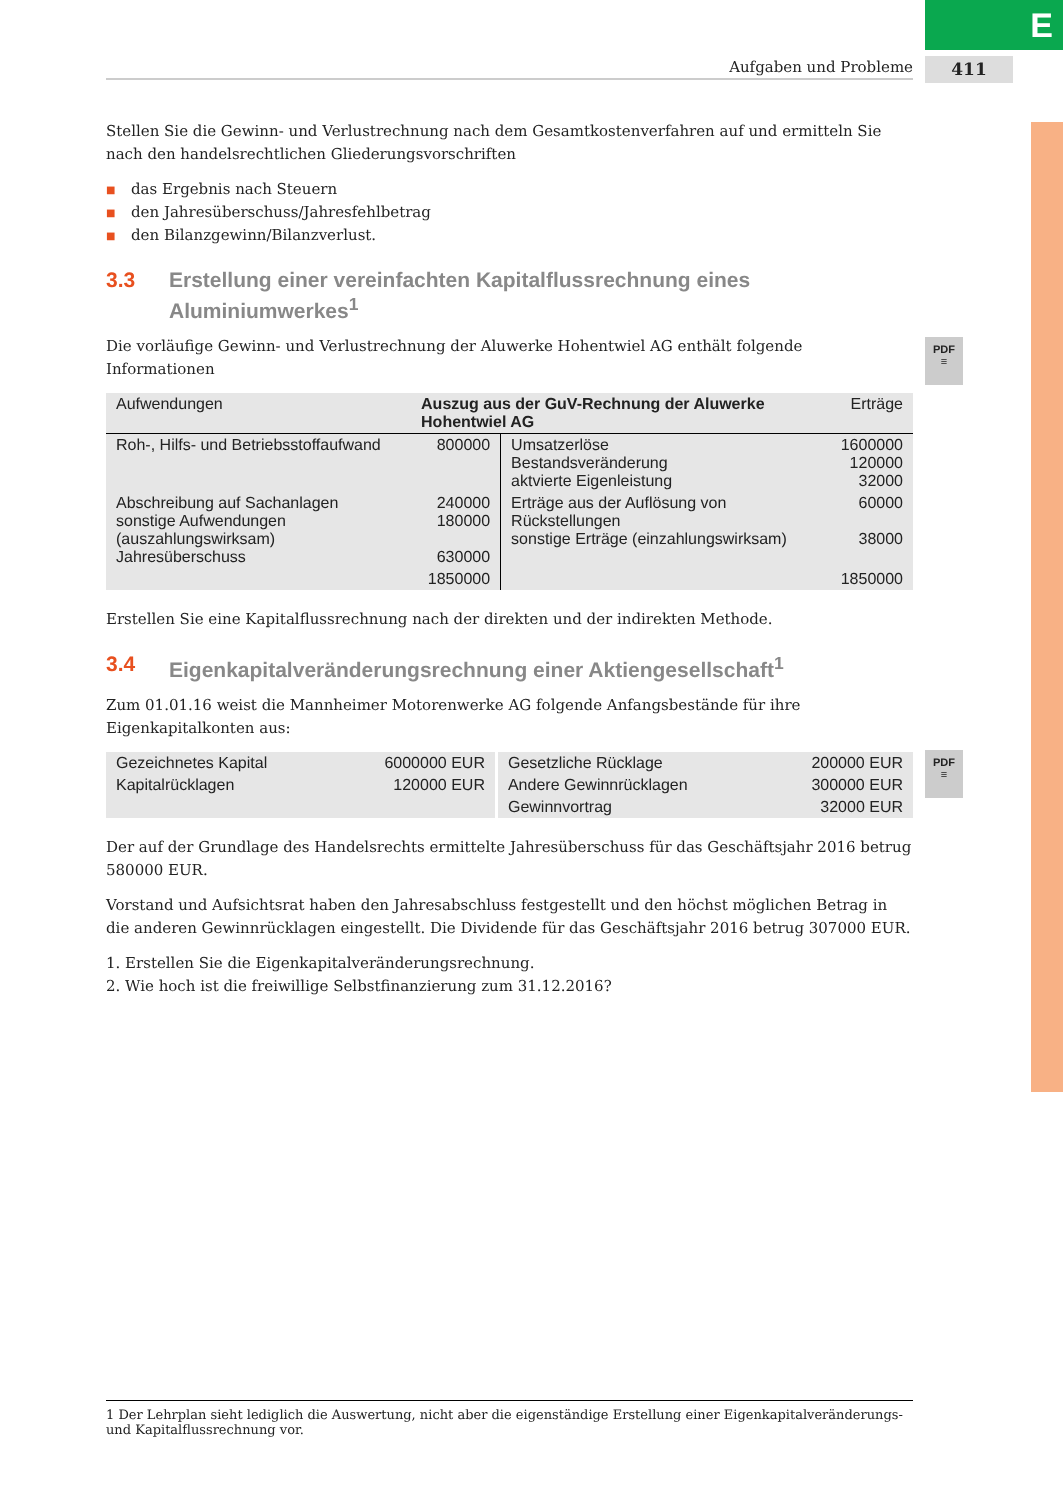E
Aufgaben und Probleme 411
PDF
≡
PDF
≡
Stellen Sie die Gewinn- und Verlustrechnung nach dem Gesamtkostenverfahren auf und ermitteln Sie nach den handelsrechtlichen Gliederungsvorschriften
■ das Ergebnis nach Steuern
■ den Jahresüberschuss/Jahresfehlbetrag
■ den Bilanzgewinn/Bilanzverlust.
3.3 Erstellung einer vereinfachten Kapitalflussrechnung eines Aluminiumwerkes<sup>1</sup>
Die vorläufige Gewinn- und Verlustrechnung der Aluwerke Hohentwiel AG enthält folgende Informationen
| Aufwendungen | Auszug aus der GuV-Rechnung der Aluwerke Hohentwiel AG | | Erträge |
| Roh-, Hilfs- und Betriebsstoffaufwand | 800000 | Umsatzerlöse Bestandsveränderung aktvierte Eigenleistung | 1600000 120000 32000 |
| Abschreibung auf Sachanlagen sonstige Aufwendungen (auszahlungswirksam) Jahresüberschuss | 240000 180000 630000 | Erträge aus der Auflösung von Rückstellungen sonstige Erträge (einzahlungswirksam) | 60000 38000 |
| | 1850000 | | 1850000 |
Erstellen Sie eine Kapitalflussrechnung nach der direkten und der indirekten Methode.
3.4 Eigenkapitalveränderungsrechnung einer Aktiengesellschaft<sup>1</sup>
Zum 01.01.16 weist die Mannheimer Motorenwerke AG folgende Anfangsbestände für ihre Eigenkapitalkonten aus:
| Gezeichnetes Kapital | 6000000 EUR | Gesetzliche Rücklage | 200000 EUR |
| Kapitalrücklagen | 120000 EUR | Andere Gewinnrücklagen | 300000 EUR |
| | | Gewinnvortrag | 32000 EUR |
Der auf der Grundlage des Handelsrechts ermittelte Jahresüberschuss für das Geschäftsjahr 2016 betrug 580000 EUR.
Vorstand und Aufsichtsrat haben den Jahresabschluss festgestellt und den höchst möglichen Betrag in die anderen Gewinnrücklagen eingestellt. Die Dividende für das Geschäftsjahr 2016 betrug 307000 EUR.
1. Erstellen Sie die Eigenkapitalveränderungsrechnung.
2. Wie hoch ist die freiwillige Selbstfinanzierung zum 31.12.2016?
1 Der Lehrplan sieht lediglich die Auswertung, nicht aber die eigenständige Erstellung einer Eigenkapitalveränderungs- und Kapitalflussrechnung vor.